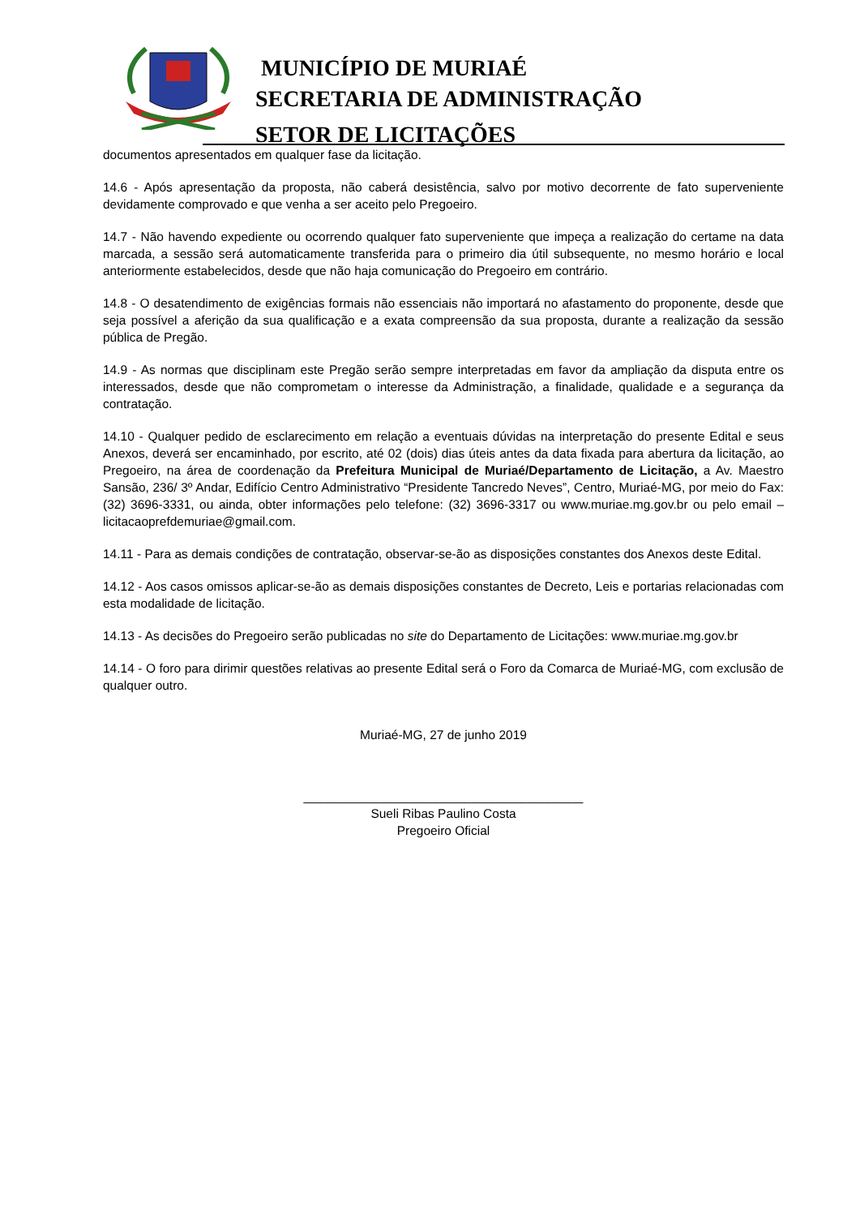MUNICÍPIO DE MURIAÉ
SECRETARIA DE ADMINISTRAÇÃO
SETOR DE LICITAÇÕES
documentos apresentados em qualquer fase da licitação.
14.6 - Após apresentação da proposta, não caberá desistência, salvo por motivo decorrente de fato superveniente devidamente comprovado e que venha a ser aceito pelo Pregoeiro.
14.7 - Não havendo expediente ou ocorrendo qualquer fato superveniente que impeça a realização do certame na data marcada, a sessão será automaticamente transferida para o primeiro dia útil subsequente, no mesmo horário e local anteriormente estabelecidos, desde que não haja comunicação do Pregoeiro em contrário.
14.8 - O desatendimento de exigências formais não essenciais não importará no afastamento do proponente, desde que seja possível a aferição da sua qualificação e a exata compreensão da sua proposta, durante a realização da sessão pública de Pregão.
14.9 - As normas que disciplinam este Pregão serão sempre interpretadas em favor da ampliação da disputa entre os interessados, desde que não comprometam o interesse da Administração, a finalidade, qualidade e a segurança da contratação.
14.10 - Qualquer pedido de esclarecimento em relação a eventuais dúvidas na interpretação do presente Edital e seus Anexos, deverá ser encaminhado, por escrito, até 02 (dois) dias úteis antes da data fixada para abertura da licitação, ao Pregoeiro, na área de coordenação da Prefeitura Municipal de Muriaé/Departamento de Licitação, a Av. Maestro Sansão, 236/ 3º Andar, Edifício Centro Administrativo “Presidente Tancredo Neves”, Centro, Muriaé-MG, por meio do Fax: (32) 3696-3331, ou ainda, obter informações pelo telefone: (32) 3696-3317 ou www.muriae.mg.gov.br ou pelo email – licitacaoprefdemuriae@gmail.com.
14.11 - Para as demais condições de contratação, observar-se-ão as disposições constantes dos Anexos deste Edital.
14.12 - Aos casos omissos aplicar-se-ão as demais disposições constantes de Decreto, Leis e portarias relacionadas com esta modalidade de licitação.
14.13 - As decisões do Pregoeiro serão publicadas no site do Departamento de Licitações: www.muriae.mg.gov.br
14.14 - O foro para dirimir questões relativas ao presente Edital será o Foro da Comarca de Muriaé-MG, com exclusão de qualquer outro.
Muriaé-MG, 27 de junho 2019
________________________________________
Sueli Ribas Paulino Costa
Pregoeiro Oficial